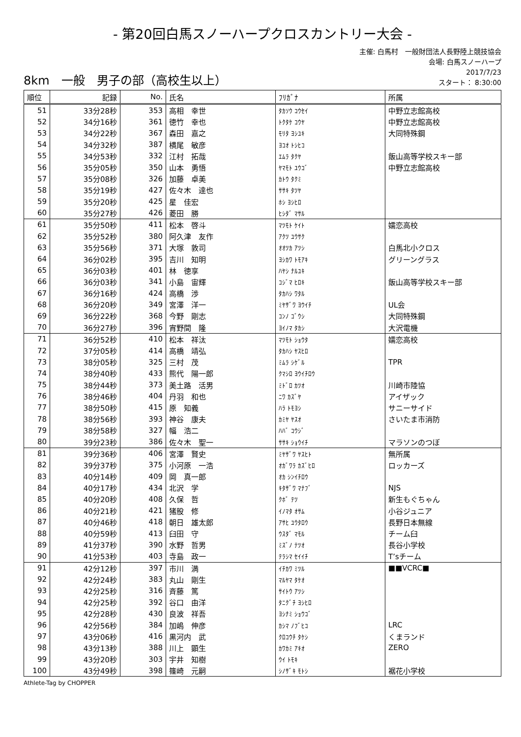- 第20回白馬スノーハープクロスカントリー大会 -
8km　一般　男子の部（高校生以上）
主催: 白馬村　一般財団法人長野陸上競技協会
会場: 白馬スノーハープ
2017/7/23
スタート： 8:30:00
| 順位 | 記録 | No. | 氏名 | ﾌﾘｶﾞﾅ | 所属 |
| --- | --- | --- | --- | --- | --- |
| 51 | 33分28秒 | 353 | 高相 幸世 | ﾀｶｿｳ ｺｳｾｲ | 中野立志館高校 |
| 52 | 34分16秒 | 361 | 徳竹 幸也 | ﾄｸﾀｹ ｺｳﾔ | 中野立志館高校 |
| 53 | 34分22秒 | 367 | 森田 嘉之 | ﾓﾘﾀ ﾖｼﾕｷ | 大同特殊鋼 |
| 54 | 34分32秒 | 387 | 横尾 敏彦 | ﾖｺｵ ﾄｼﾋｺ | |
| 55 | 34分53秒 | 332 | 江村 拓哉 | ｴﾑﾗ ﾀｸﾔ | 飯山高等学校スキー部 |
| 56 | 35分05秒 | 350 | 山本 勇悟 | ﾔﾏﾓﾄ ﾕｳｺﾞ | 中野立志館高校 |
| 57 | 35分08秒 | 326 | 加藤 卓美 | ｶﾄｳ ﾀｸﾐ | |
| 58 | 35分19秒 | 427 | 佐々木 達也 | ｻｻｷ ﾀﾂﾔ | |
| 59 | 35分20秒 | 425 | 星 佳宏 | ﾎｼ ﾖｼﾋﾛ | |
| 60 | 35分27秒 | 426 | 菱田 勝 | ﾋｼﾀﾞ ﾏｻﾙ | |
| 61 | 35分50秒 | 411 | 松本 啓斗 | ﾏﾂﾓﾄ ｹｲﾄ | 嬬恋高校 |
| 62 | 35分52秒 | 380 | 阿久津 友作 | ｱｸﾂ ﾕｳｻｸ | |
| 63 | 35分56秒 | 371 | 大塚 敦司 | ｵｵﾂｶ ｱﾂｼ | 白馬北小クロス |
| 64 | 36分02秒 | 395 | 吉川 知明 | ﾖｼｶﾜ ﾄﾓｱｷ | グリーングラス |
| 65 | 36分03秒 | 401 | 林 徳享 | ﾊﾔｼ ﾅﾙﾕｷ | |
| 66 | 36分03秒 | 341 | 小島 宙輝 | ｺｼﾞﾏ ﾋﾛｷ | 飯山高等学校スキー部 |
| 67 | 36分16秒 | 424 | 高橋 渉 | ﾀｶﾊｼ ﾜﾀﾙ | |
| 68 | 36分20秒 | 349 | 宮澤 洋一 | ﾐﾔｻﾞﾜ ﾖｳｲﾁ | UL会 |
| 69 | 36分22秒 | 368 | 今野 剛志 | ｺﾝﾉ ｺﾞｳｼ | 大同特殊鋼 |
| 70 | 36分27秒 | 396 | 宵野間 隆 | ﾖｲﾉﾏ ﾀｶｼ | 大沢電機 |
| 71 | 36分52秒 | 410 | 松本 祥汰 | ﾏﾂﾓﾄ ｼｮｳﾀ | 嬬恋高校 |
| 72 | 37分05秒 | 414 | 高橋 靖弘 | ﾀｶﾊｼ ﾔｽﾋﾛ | |
| 73 | 38分05秒 | 325 | 三村 茂 | ﾐﾑﾗ ｼｹﾞﾙ | TPR |
| 74 | 38分40秒 | 433 | 熊代 陽一郎 | ｸﾏｼﾛ ﾖｳｲﾁﾛｳ | |
| 75 | 38分44秒 | 373 | 美土路 活男 | ﾐﾄﾞﾛ ｶﾂｵ | 川崎市陸協 |
| 76 | 38分46秒 | 404 | 丹羽 和也 | ﾆﾜ ｶｽﾞﾔ | アイザック |
| 77 | 38分50秒 | 415 | 原 知義 | ﾊﾗ ﾄﾓﾖｼ | サニーサイド |
| 78 | 38分56秒 | 393 | 神谷 康夫 | ｶﾐﾔ ﾔｽｵ | さいたま市消防 |
| 79 | 38分58秒 | 327 | 幅 浩二 | ﾊﾊﾞ ｺｳｼﾞ | |
| 80 | 39分23秒 | 386 | 佐々木 聖一 | ｻｻｷ ｼｮｳｲﾁ | マラソンのつぼ |
| 81 | 39分36秒 | 406 | 宮澤 賢史 | ﾐﾔｻﾞﾜ ﾔｽﾋﾄ | 無所属 |
| 82 | 39分37秒 | 375 | 小河原 一浩 | ｵｶﾞﾜﾗ ｶｽﾞﾋﾛ | ロッカーズ |
| 83 | 40分14秒 | 409 | 岡 真一郎 | ｵｶ ｼﾝｲﾁﾛｳ | |
| 84 | 40分17秒 | 434 | 北沢 学 | ｷﾀｻﾞﾜ ﾏﾅﾌﾞ | NJS |
| 85 | 40分20秒 | 408 | 久保 哲 | ｸﾎﾞ ﾃﾂ | 新生もぐちゃん |
| 86 | 40分21秒 | 421 | 猪股 修 | ｲﾉﾏﾀ ｵｻﾑ | 小谷ジュニア |
| 87 | 40分46秒 | 418 | 朝日 雄太郎 | ｱｻﾋ ﾕｳﾀﾛｳ | 長野日本無線 |
| 88 | 40分59秒 | 413 | 臼田 守 | ｳｽﾀﾞ ﾏﾓﾙ | チーム臼 |
| 89 | 41分37秒 | 390 | 水野 哲男 | ﾐｽﾞﾉ ﾃﾂｵ | 長谷小学校 |
| 90 | 41分53秒 | 403 | 寺島 政一 | ﾃﾗｼﾏ ｾｲｲﾁ | T’sチーム |
| 91 | 42分12秒 | 397 | 市川 満 | ｲﾁｶﾜ ﾐﾂﾙ | ■■VCRC■ |
| 92 | 42分24秒 | 383 | 丸山 剛生 | ﾏﾙﾔﾏ ﾀｹｵ | |
| 93 | 42分25秒 | 316 | 斉藤 篤 | ｻｲﾄｳ ｱﾂｼ | |
| 94 | 42分25秒 | 392 | 谷口 由洋 | ﾀﾆｸﾞﾁ ﾖｼﾋﾛ | |
| 95 | 42分28秒 | 430 | 良波 祥吾 | ﾖｼﾅﾐ ｼｮｳｺﾞ | |
| 96 | 42分56秒 | 384 | 加嶋 伸彦 | ｶｼﾏ ﾉﾌﾞﾋｺ | LRC |
| 97 | 43分06秒 | 416 | 黒河内 武 | ｸﾛｺｳﾁ ﾀｹｼ | くまランド |
| 98 | 43分13秒 | 388 | 川上 顕生 | ｶﾜｶﾐ ｱｷｵ | ZERO |
| 99 | 43分20秒 | 303 | 宇井 知樹 | ｳｲ ﾄﾓｷ | |
| 100 | 43分49秒 | 398 | 篠崎 元嗣 | ｼﾉｻﾞｷ ﾓﾄｼ | 裾花小学校 |
Athlete-Tag by CHOPPER